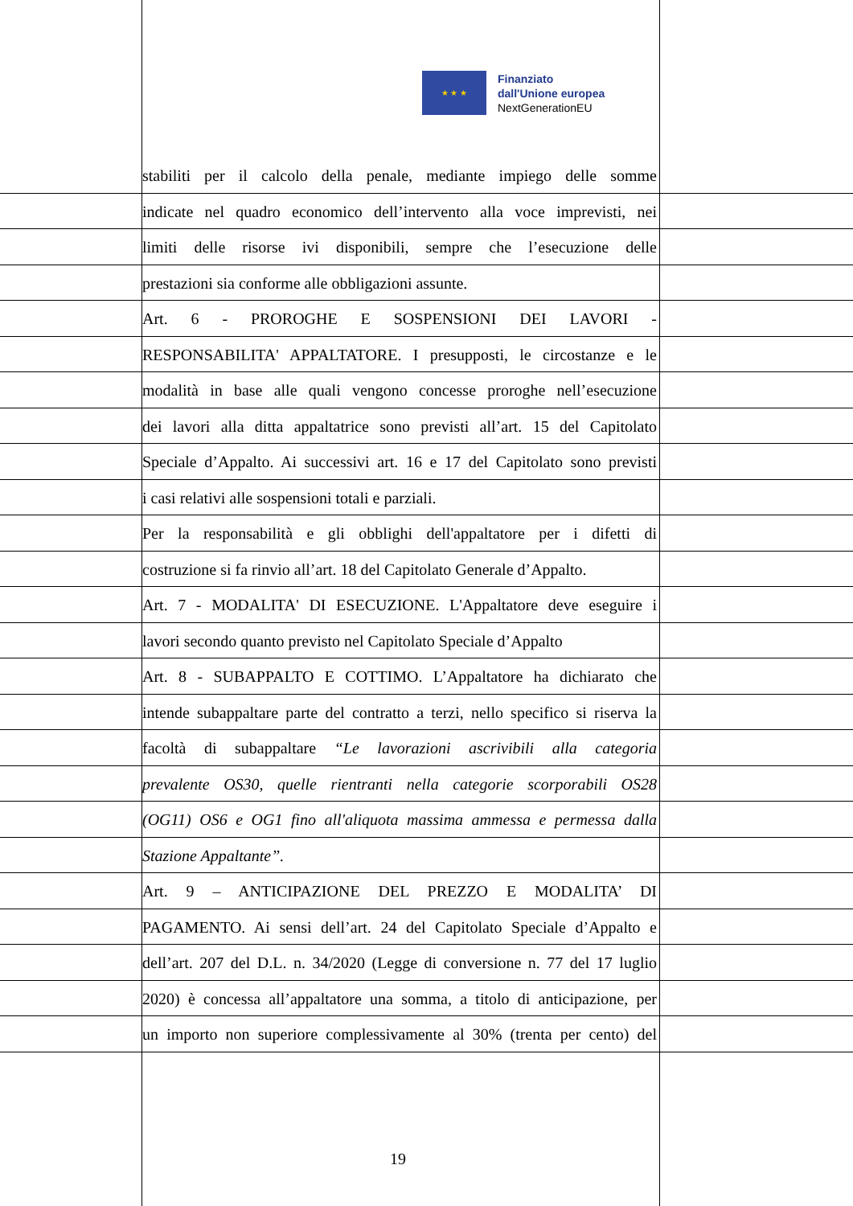★ ★ ★
Finanziato
dall'Unione europea
NextGenerationEU
stabiliti per il calcolo della penale, mediante impiego delle somme
indicate nel quadro economico dell’intervento alla voce imprevisti, nei
limiti delle risorse ivi disponibili, sempre che l’esecuzione delle
prestazioni sia conforme alle obbligazioni assunte.
Art. 6 - PROROGHE E SOSPENSIONI DEI LAVORI -
RESPONSABILITA' APPALTATORE. I presupposti, le circostanze e le
modalità in base alle quali vengono concesse proroghe nell’esecuzione
dei lavori alla ditta appaltatrice sono previsti all’art. 15 del Capitolato
Speciale d’Appalto. Ai successivi art. 16 e 17 del Capitolato sono previsti
i casi relativi alle sospensioni totali e parziali.
Per la responsabilità e gli obblighi dell'appaltatore per i difetti di
costruzione si fa rinvio all’art. 18 del Capitolato Generale d’Appalto.
Art. 7 - MODALITA' DI ESECUZIONE. L'Appaltatore deve eseguire i
lavori secondo quanto previsto nel Capitolato Speciale d’Appalto
Art. 8 - SUBAPPALTO E COTTIMO. L’Appaltatore ha dichiarato che
intende subappaltare parte del contratto a terzi, nello specifico si riserva la
facoltà di subappaltare “Le lavorazioni ascrivibili alla categoria
prevalente OS30, quelle rientranti nella categorie scorporabili OS28
(OG11) OS6 e OG1 fino all'aliquota massima ammessa e permessa dalla
Stazione Appaltante”.
Art. 9 – ANTICIPAZIONE DEL PREZZO E MODALITA’ DI
PAGAMENTO. Ai sensi dell’art. 24 del Capitolato Speciale d’Appalto e
dell’art. 207 del D.L. n. 34/2020 (Legge di conversione n. 77 del 17 luglio
2020) è concessa all’appaltatore una somma, a titolo di anticipazione, per
un importo non superiore complessivamente al 30% (trenta per cento) del
19